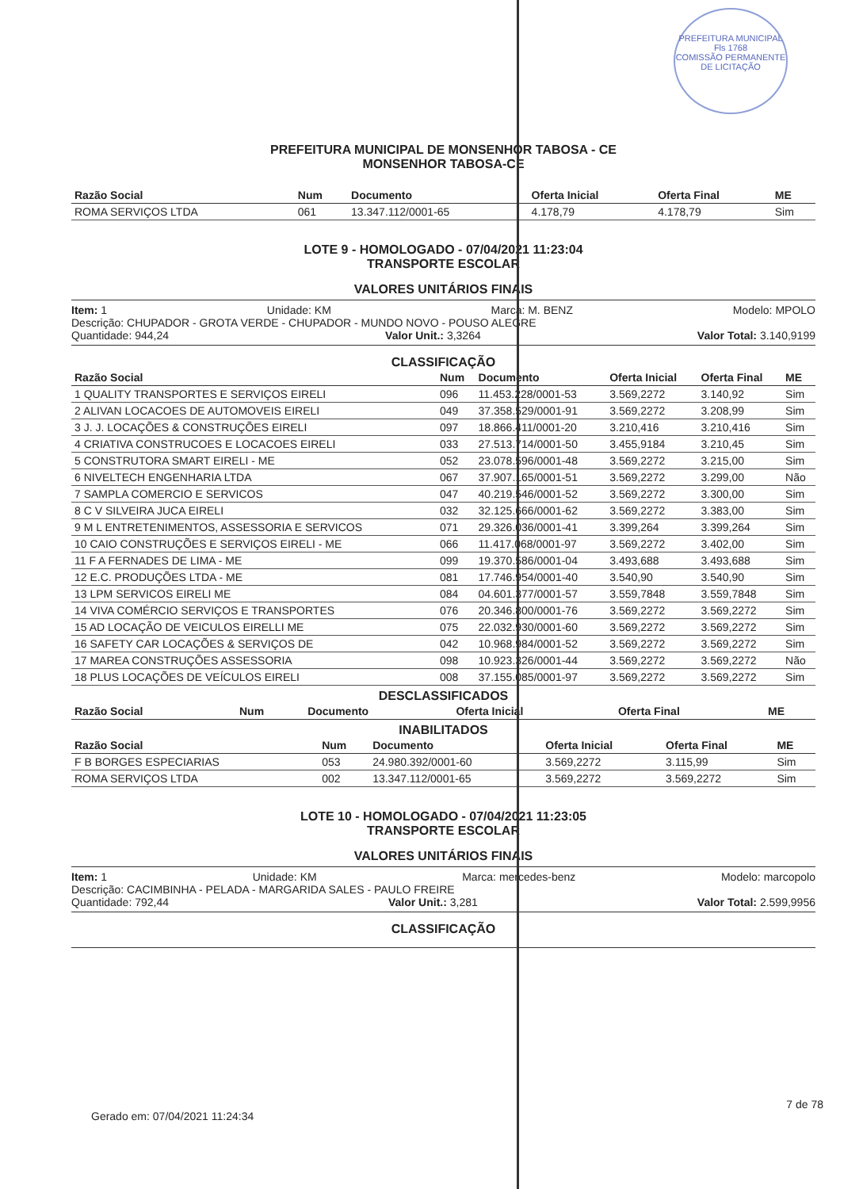PREFEITURA MUNICIPAL
Fls 1768
COMISSÃO PERMANENTE DE LICITAÇÃO
PREFEITURA MUNICIPAL DE MONSENHOR TABOSA - CE
MONSENHOR TABOSA-CE
| Razão Social | Num | Documento | Oferta Inicial | Oferta Final | ME |
| --- | --- | --- | --- | --- | --- |
| ROMA SERVIÇOS LTDA | 061 | 13.347.112/0001-65 | 4.178,79 | 4.178,79 | Sim |
LOTE 9 - HOMOLOGADO - 07/04/2021 11:23:04
TRANSPORTE ESCOLAR
VALORES UNITÁRIOS FINAIS
Item: 1 Unidade: KM Marca: M. BENZ Modelo: MPOLO
Descrição: CHUPADOR - GROTA VERDE - CHUPADOR - MUNDO NOVO - POUSO ALEGRE
Quantidade: 944,24 Valor Unit.: 3,3264 Valor Total: 3.140,9199
CLASSIFICAÇÃO
| Razão Social | Num | Documento | Oferta Inicial | Oferta Final | ME |
| --- | --- | --- | --- | --- | --- |
| 1 QUALITY TRANSPORTES E SERVIÇOS EIRELI | 096 | 11.453.228/0001-53 | 3.569,2272 | 3.140,92 | Sim |
| 2 ALIVAN LOCACOES DE AUTOMOVEIS EIRELI | 049 | 37.358.529/0001-91 | 3.569,2272 | 3.208,99 | Sim |
| 3 J. J. LOCAÇÕES & CONSTRUÇÕES EIRELI | 097 | 18.866.411/0001-20 | 3.210,416 | 3.210,416 | Sim |
| 4 CRIATIVA CONSTRUCOES E LOCACOES EIRELI | 033 | 27.513.714/0001-50 | 3.455,9184 | 3.210,45 | Sim |
| 5 CONSTRUTORA SMART EIRELI - ME | 052 | 23.078.596/0001-48 | 3.569,2272 | 3.215,00 | Sim |
| 6 NIVELTECH ENGENHARIA LTDA | 067 | 37.907.165/0001-51 | 3.569,2272 | 3.299,00 | Não |
| 7 SAMPLA COMERCIO E SERVICOS | 047 | 40.219.546/0001-52 | 3.569,2272 | 3.300,00 | Sim |
| 8 C V SILVEIRA JUCA EIRELI | 032 | 32.125.666/0001-62 | 3.569,2272 | 3.383,00 | Sim |
| 9 M L ENTRETENIMENTOS, ASSESSORIA E SERVICOS | 071 | 29.326.036/0001-41 | 3.399,264 | 3.399,264 | Sim |
| 10 CAIO CONSTRUÇÕES E SERVIÇOS EIRELI - ME | 066 | 11.417.068/0001-97 | 3.569,2272 | 3.402,00 | Sim |
| 11 F A FERNADES DE LIMA - ME | 099 | 19.370.586/0001-04 | 3.493,688 | 3.493,688 | Sim |
| 12 E.C. PRODUÇÕES LTDA - ME | 081 | 17.746.954/0001-40 | 3.540,90 | 3.540,90 | Sim |
| 13 LPM SERVICOS EIRELI ME | 084 | 04.601.377/0001-57 | 3.559,7848 | 3.559,7848 | Sim |
| 14 VIVA COMÉRCIO SERVIÇOS E TRANSPORTES | 076 | 20.346.800/0001-76 | 3.569,2272 | 3.569,2272 | Sim |
| 15 AD LOCAÇÃO DE VEICULOS EIRELLI ME | 075 | 22.032.930/0001-60 | 3.569,2272 | 3.569,2272 | Sim |
| 16 SAFETY CAR LOCAÇÕES & SERVIÇOS DE | 042 | 10.968.984/0001-52 | 3.569,2272 | 3.569,2272 | Sim |
| 17 MAREA CONSTRUÇÕES ASSESSORIA | 098 | 10.923.326/0001-44 | 3.569,2272 | 3.569,2272 | Não |
| 18 PLUS LOCAÇÕES DE VEÍCULOS EIRELI | 008 | 37.155.085/0001-97 | 3.569,2272 | 3.569,2272 | Sim |
DESCLASSIFICADOS
| Razão Social | Num | Documento | Oferta Inicial | Oferta Final | ME |
| --- | --- | --- | --- | --- | --- |
INABILITADOS
| Razão Social | Num | Documento | Oferta Inicial | Oferta Final | ME |
| --- | --- | --- | --- | --- | --- |
| F B BORGES ESPECIARIAS | 053 | 24.980.392/0001-60 | 3.569,2272 | 3.115,99 | Sim |
| ROMA SERVIÇOS LTDA | 002 | 13.347.112/0001-65 | 3.569,2272 | 3.569,2272 | Sim |
LOTE 10 - HOMOLOGADO - 07/04/2021 11:23:05
TRANSPORTE ESCOLAR
VALORES UNITÁRIOS FINAIS
Item: 1 Unidade: KM Marca: mercedes-benz Modelo: marcopolo
Descrição: CACIMBINHA - PELADA - MARGARIDA SALES - PAULO FREIRE
Quantidade: 792,44 Valor Unit.: 3,281 Valor Total: 2.599,9956
CLASSIFICAÇÃO
7 de 78
Gerado em: 07/04/2021 11:24:34